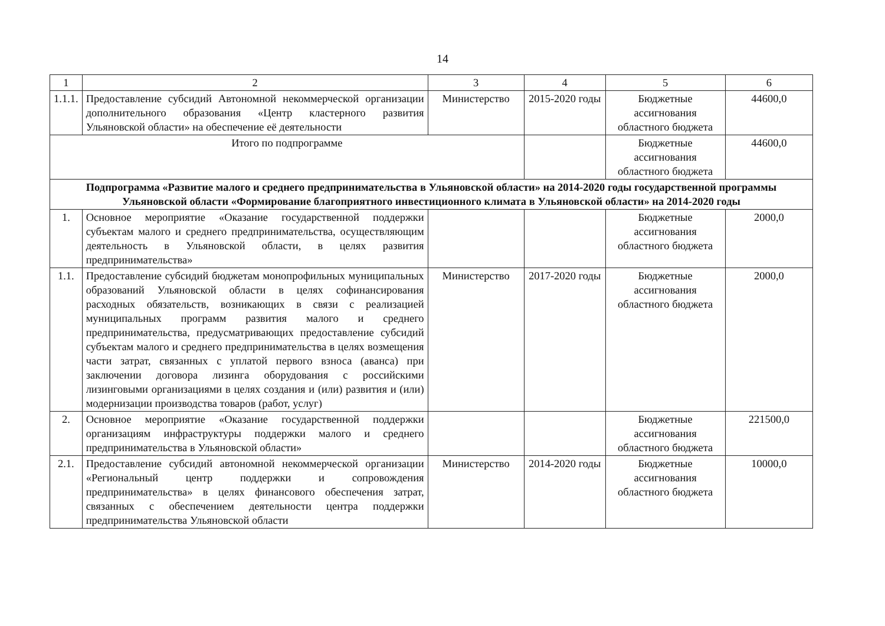14
| 1 | 2 | 3 | 4 | 5 | 6 |
| --- | --- | --- | --- | --- | --- |
| 1.1.1. | Предоставление субсидий Автономной некоммерческой организации дополнительного образования «Центр кластерного развития Ульяновской области» на обеспечение её деятельности | Министерство | 2015-2020 годы | Бюджетные ассигнования областного бюджета | 44600,0 |
| Итого по подпрограмме | | | | Бюджетные ассигнования областного бюджета | 44600,0 |
| Подпрограмма «Развитие малого и среднего предпринимательства в Ульяновской области» на 2014-2020 годы государственной программы Ульяновской области «Формирование благоприятного инвестиционного климата в Ульяновской области» на 2014-2020 годы | | | | | |
| 1. | Основное мероприятие «Оказание государственной поддержки субъектам малого и среднего предпринимательства, осуществляющим деятельность в Ульяновской области, в целях развития предпринимательства» | | | Бюджетные ассигнования областного бюджета | 2000,0 |
| 1.1. | Предоставление субсидий бюджетам монопрофильных муниципальных образований Ульяновской области в целях софинансирования расходных обязательств, возникающих в связи с реализацией муниципальных программ развития малого и среднего предпринимательства, предусматривающих предоставление субсидий субъектам малого и среднего предпринимательства в целях возмещения части затрат, связанных с уплатой первого взноса (аванса) при заключении договора лизинга оборудования с российскими лизинговыми организациями в целях создания и (или) развития и (или) модернизации производства товаров (работ, услуг) | Министерство | 2017-2020 годы | Бюджетные ассигнования областного бюджета | 2000,0 |
| 2. | Основное мероприятие «Оказание государственной поддержки организациям инфраструктуры поддержки малого и среднего предпринимательства в Ульяновской области» | | | Бюджетные ассигнования областного бюджета | 221500,0 |
| 2.1. | Предоставление субсидий автономной некоммерческой организации «Региональный центр поддержки и сопровождения предпринимательства» в целях финансового обеспечения затрат, связанных с обеспечением деятельности центра поддержки предпринимательства Ульяновской области | Министерство | 2014-2020 годы | Бюджетные ассигнования областного бюджета | 10000,0 |